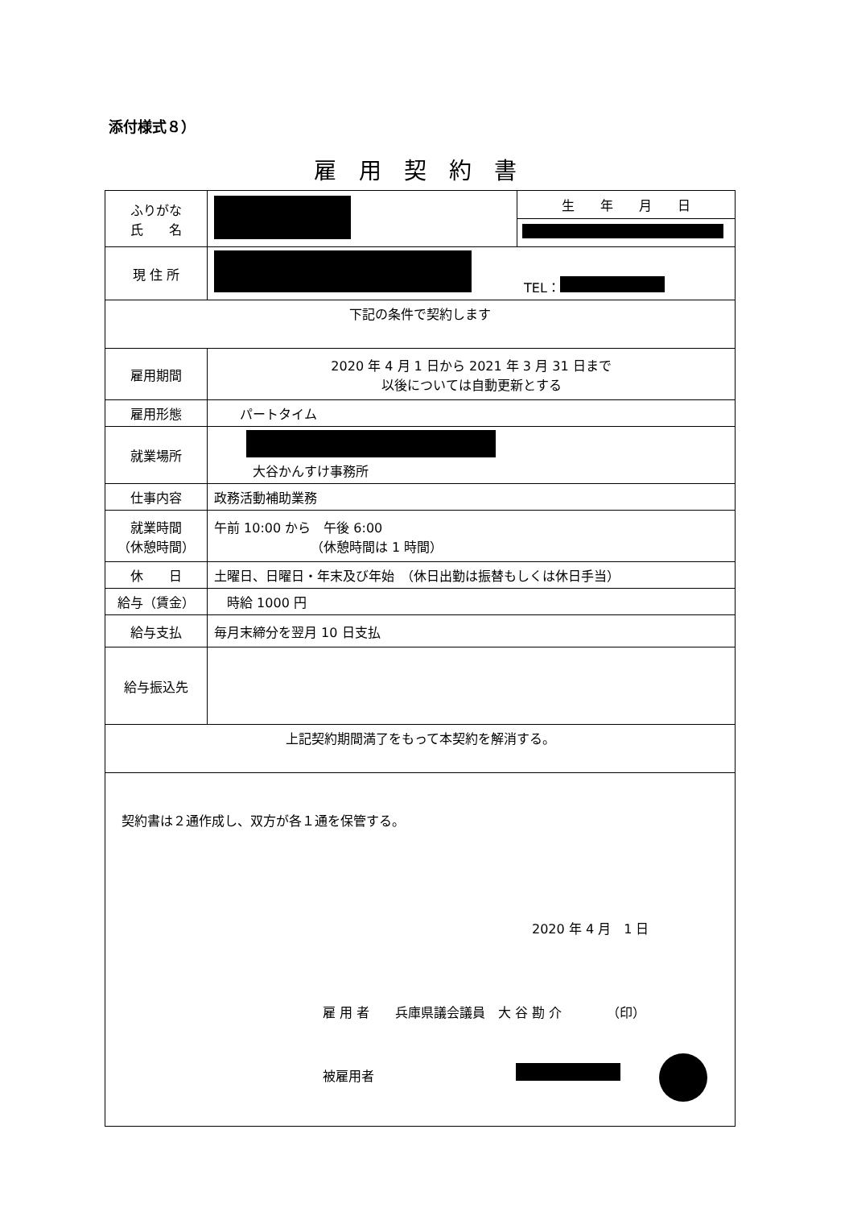添付様式８）
雇用契約書
| ふりがな 氏 名 | | 生 年 月 日 |
| 現 住 所 | TEL： | |
| 下記の条件で契約します | | |
| 雇用期間 | 2020 年 4 月 1 日から 2021 年 3 月 31 日まで 以後については自動更新とする | |
| 雇用形態 | パートタイム | |
| 就業場所 | 大谷かんすけ事務所 | |
| 仕事内容 | 政務活動補助業務 | |
| 就業時間 （休憩時間） | 午前 10:00 から 午後 6:00 （休憩時間は 1 時間） | |
| 休 日 | 土曜日、日曜日・年末及び年始 （休日出勤は振替もしくは休日手当） | |
| 給与（賃金） | 時給 1000 円 | |
| 給与支払 | 毎月末締分を翌月 10 日支払 | |
| 給与振込先 | | |
| 上記契約期間満了をもって本契約を解消する。 | | |
| 契約書は２通作成し、双方が各１通を保管する。 2020 年 4 月 1 日 雇 用 者 兵庫県議会議員 大 谷 勘 介 （印） 被雇用者 | | |